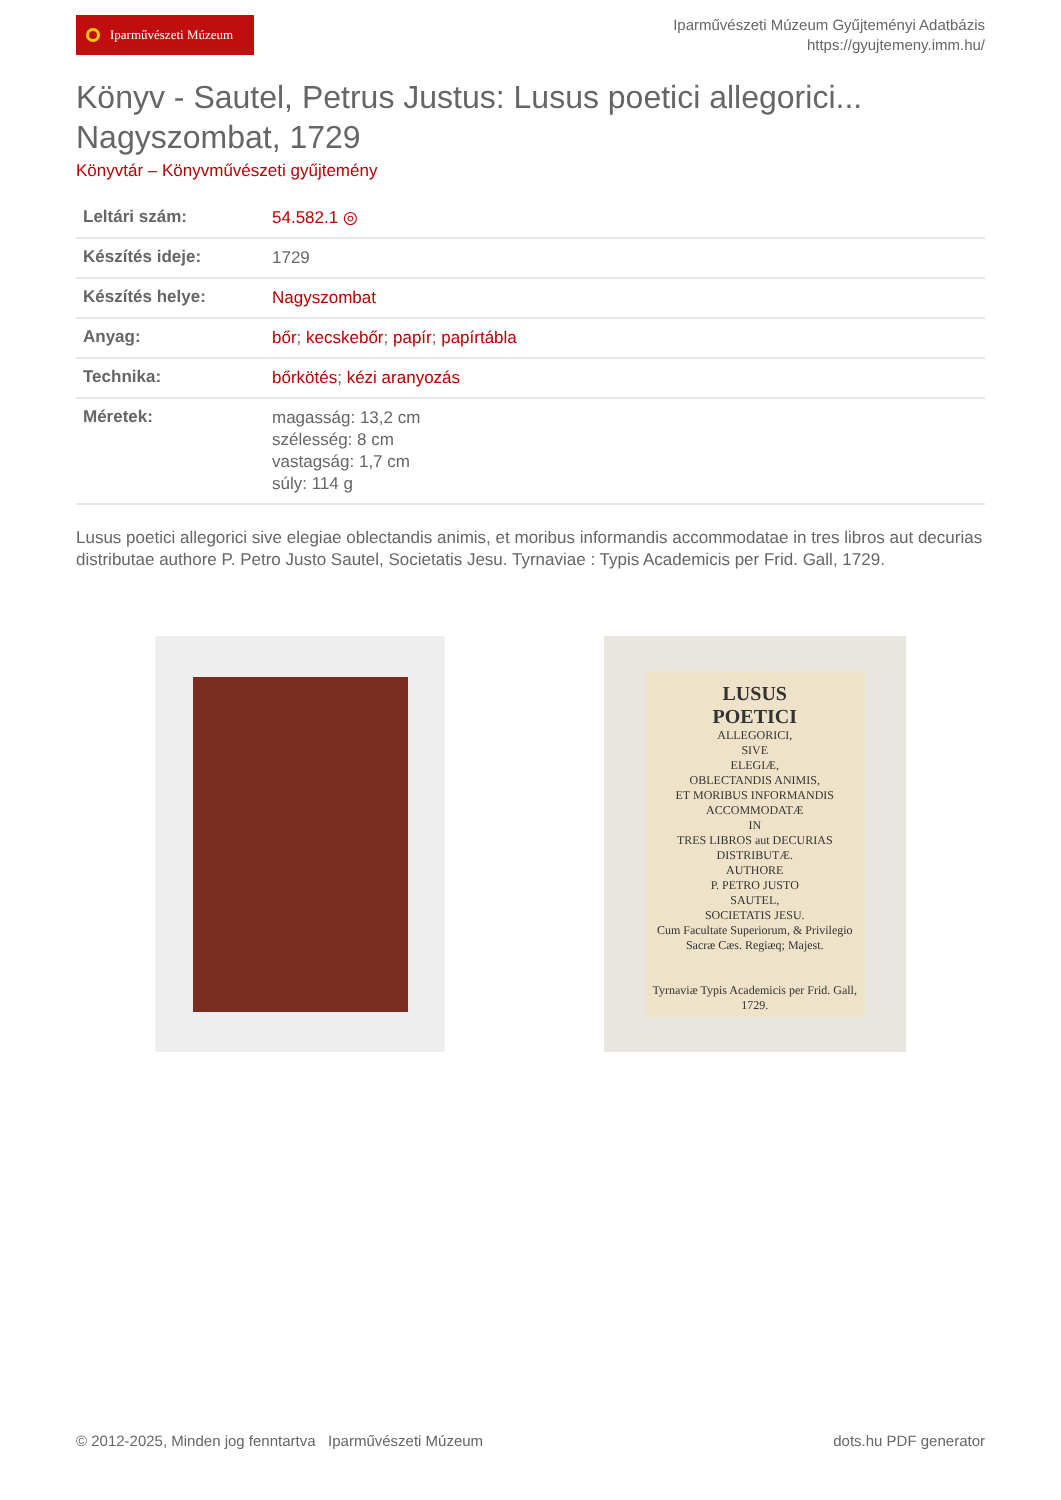Iparművészeti Múzeum
Iparművészeti Múzeum Gyűjteményi Adatbázis
https://gyujtemeny.imm.hu/
Könyv - Sautel, Petrus Justus: Lusus poetici allegorici... Nagyszombat, 1729
Könyvtár – Könyvművészeti gyűjtemény
| Leltári szám: | 54.582.1 ◎ |
| Készítés ideje: | 1729 |
| Készítés helye: | Nagyszombat |
| Anyag: | bőr ; kecskebőr ; papír ; papírtábla |
| Technika: | bőrkötés ; kézi aranyozás |
| Méretek: | magasság: 13,2 cm szélesség: 8 cm vastagság: 1,7 cm súly: 114 g |
Lusus poetici allegorici sive elegiae oblectandis animis, et moribus informandis accommodatae in tres libros aut decurias distributae authore P. Petro Justo Sautel, Societatis Jesu. Tyrnaviae : Typis Academicis per Frid. Gall, 1729.
LUSUS
POETICI
ALLEGORICI,
SIVE
ELEGIÆ,
OBLECTANDIS ANIMIS,
ET MORIBUS INFORMANDIS
ACCOMMODATÆ
IN
TRES LIBROS aut DECURIAS
DISTRIBUTÆ.
AUTHORE
P. PETRO JUSTO
SAUTEL,
SOCIETATIS JESU.
Cum Facultate Superiorum, & Privilegio Sacræ Cæs. Regiæq; Majest.
Tyrnaviæ Typis Academicis per Frid. Gall, 1729.
© 2012-2025, Minden jog fenntartva Iparművészeti Múzeum dots.hu PDF generator